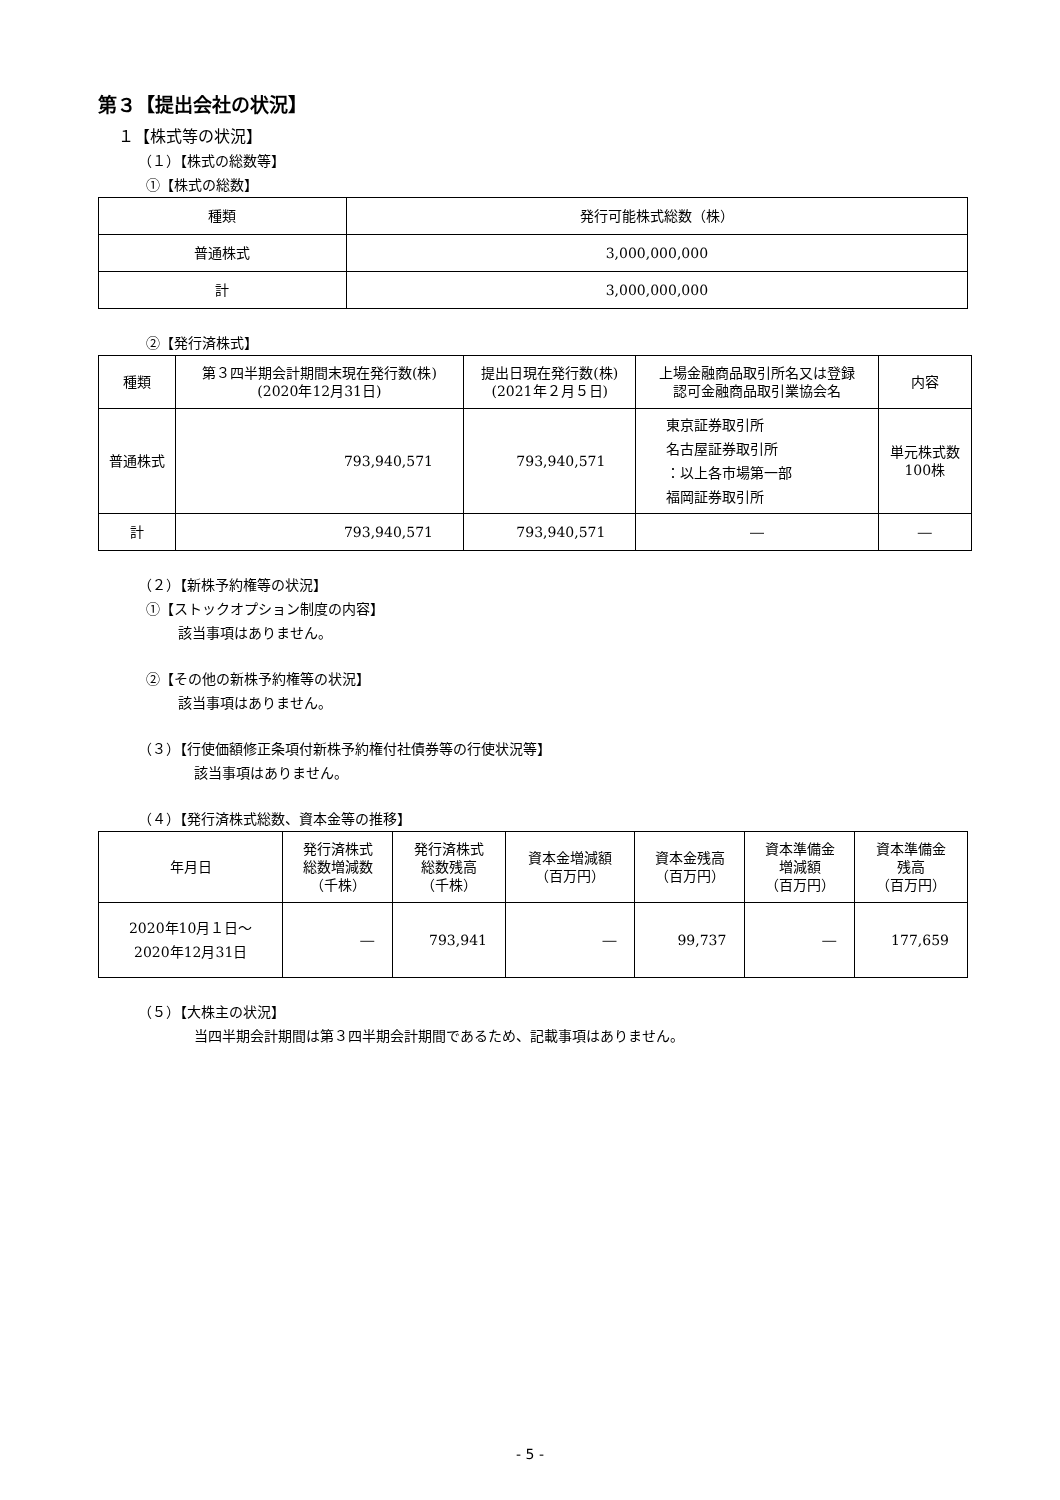第３【提出会社の状況】
１【株式等の状況】
（１）【株式の総数等】
①【株式の総数】
| 種類 | 発行可能株式総数（株） |
| --- | --- |
| 普通株式 | 3,000,000,000 |
| 計 | 3,000,000,000 |
②【発行済株式】
| 種類 | 第３四半期会計期間末現在発行数(株) (2020年12月31日) | 提出日現在発行数(株) (2021年２月５日) | 上場金融商品取引所名又は登録 認可金融商品取引業協会名 | 内容 |
| --- | --- | --- | --- | --- |
| 普通株式 | 793,940,571 | 793,940,571 | 東京証券取引所 名古屋証券取引所 ：以上各市場第一部 福岡証券取引所 | 単元株式数 100株 |
| 計 | 793,940,571 | 793,940,571 | ― | ― |
（２）【新株予約権等の状況】
①【ストックオプション制度の内容】
該当事項はありません。
②【その他の新株予約権等の状況】
該当事項はありません。
（３）【行使価額修正条項付新株予約権付社債券等の行使状況等】
該当事項はありません。
（４）【発行済株式総数、資本金等の推移】
| 年月日 | 発行済株式 総数増減数 （千株） | 発行済株式 総数残高 （千株） | 資本金増減額 （百万円） | 資本金残高 （百万円） | 資本準備金 増減額 （百万円） | 資本準備金 残高 （百万円） |
| --- | --- | --- | --- | --- | --- | --- |
| 2020年10月１日～ 2020年12月31日 | ― | 793,941 | ― | 99,737 | ― | 177,659 |
（５）【大株主の状況】
当四半期会計期間は第３四半期会計期間であるため、記載事項はありません。
- 5 -